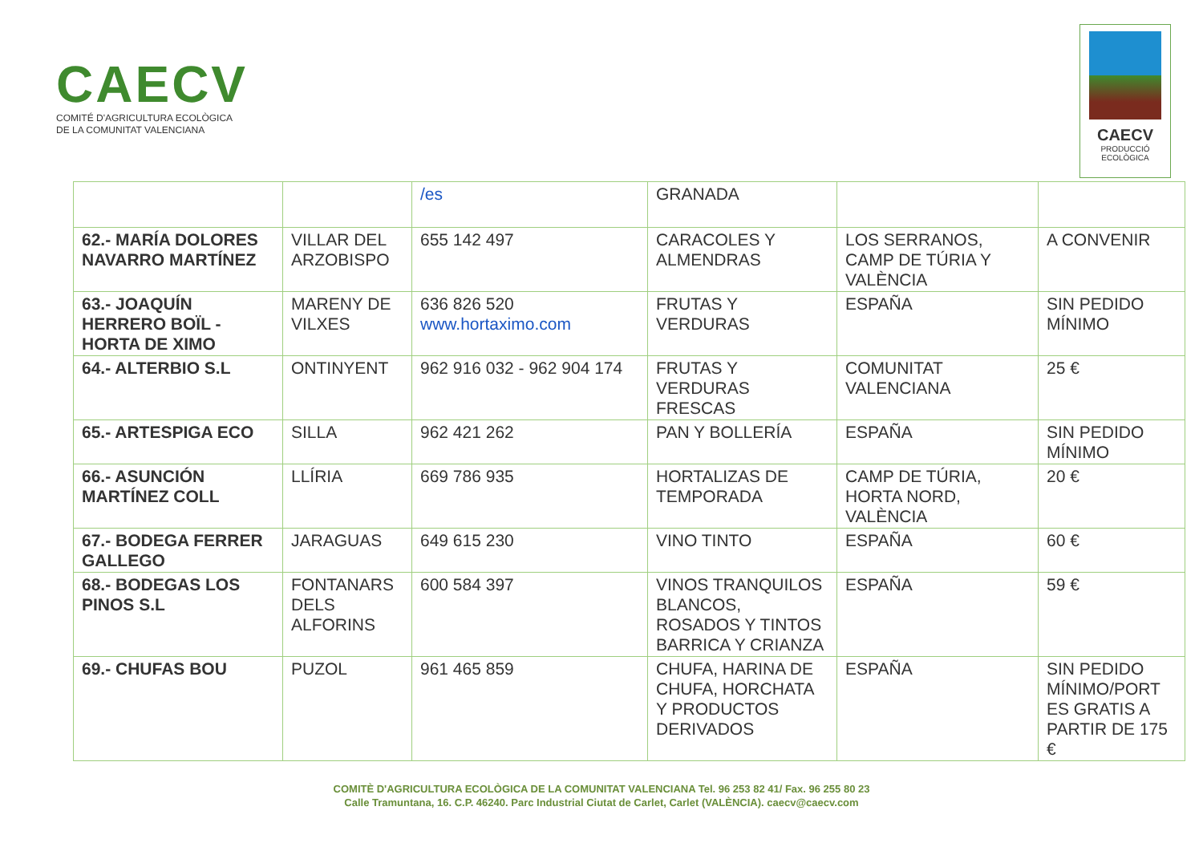CAECV
COMITÉ D'AGRICULTURA ECOLÒGICA
DE LA COMUNITAT VALENCIANA
CAECV
PRODUCCIÓ
ECOLÒGICA
| | | /es | GRANADA | | |
| 62.- MARÍA DOLORES NAVARRO MARTÍNEZ | VILLAR DEL ARZOBISPO | 655 142 497 | CARACOLES Y ALMENDRAS | LOS SERRANOS, CAMP DE TÚRIA Y VALÈNCIA | A CONVENIR |
| 63.- JOAQUÍN HERRERO BOÏL - HORTA DE XIMO | MARENY DE VILXES | 636 826 520 www.hortaximo.com | FRUTAS Y VERDURAS | ESPAÑA | SIN PEDIDO MÍNIMO |
| 64.- ALTERBIO S.L | ONTINYENT | 962 916 032 - 962 904 174 | FRUTAS Y VERDURAS FRESCAS | COMUNITAT VALENCIANA | 25 € |
| 65.- ARTESPIGA ECO | SILLA | 962 421 262 | PAN Y BOLLERÍA | ESPAÑA | SIN PEDIDO MÍNIMO |
| 66.- ASUNCIÓN MARTÍNEZ COLL | LLÍRIA | 669 786 935 | HORTALIZAS DE TEMPORADA | CAMP DE TÚRIA, HORTA NORD, VALÈNCIA | 20 € |
| 67.- BODEGA FERRER GALLEGO | JARAGUAS | 649 615 230 | VINO TINTO | ESPAÑA | 60 € |
| 68.- BODEGAS LOS PINOS S.L | FONTANARS DELS ALFORINS | 600 584 397 | VINOS TRANQUILOS BLANCOS, ROSADOS Y TINTOS BARRICA Y CRIANZA | ESPAÑA | 59 € |
| 69.- CHUFAS BOU | PUZOL | 961 465 859 | CHUFA, HARINA DE CHUFA, HORCHATA Y PRODUCTOS DERIVADOS | ESPAÑA | SIN PEDIDO MÍNIMO/PORT ES GRATIS A PARTIR DE 175 € |
COMITÈ D'AGRICULTURA ECOLÒGICA DE LA COMUNITAT VALENCIANA Tel. 96 253 82 41/ Fax. 96 255 80 23
Calle Tramuntana, 16. C.P. 46240. Parc Industrial Ciutat de Carlet, Carlet (VALÈNCIA). caecv@caecv.com